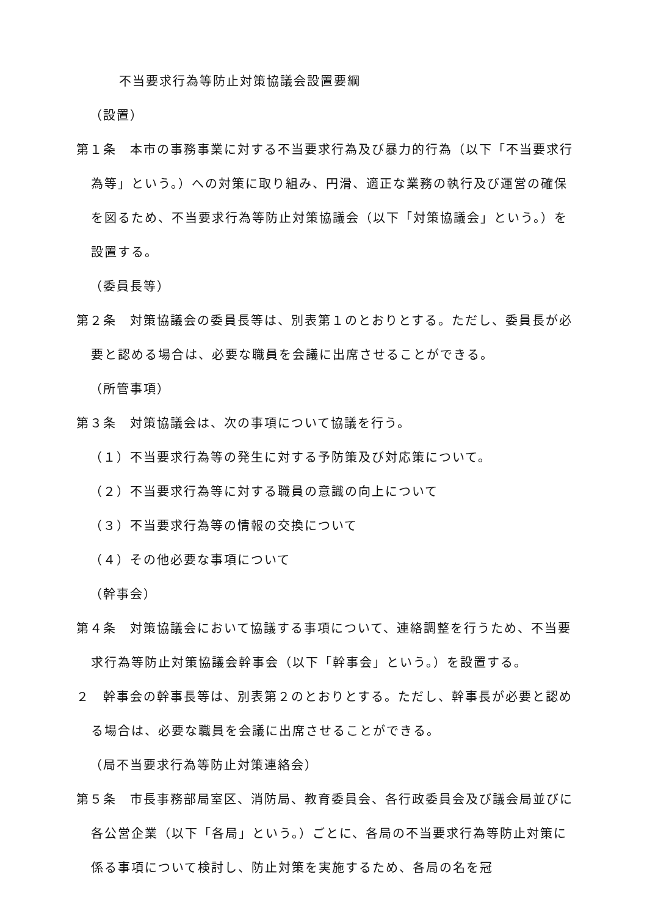不当要求行為等防止対策協議会設置要綱
（設置）
第１条　本市の事務事業に対する不当要求行為及び暴力的行為（以下「不当要求行為等」という。）への対策に取り組み、円滑、適正な業務の執行及び運営の確保を図るため、不当要求行為等防止対策協議会（以下「対策協議会」という。）を設置する。
（委員長等）
第２条　対策協議会の委員長等は、別表第１のとおりとする。ただし、委員長が必要と認める場合は、必要な職員を会議に出席させることができる。
（所管事項）
第３条　対策協議会は、次の事項について協議を行う。
（１）不当要求行為等の発生に対する予防策及び対応策について。
（２）不当要求行為等に対する職員の意識の向上について
（３）不当要求行為等の情報の交換について
（４）その他必要な事項について
（幹事会）
第４条　対策協議会において協議する事項について、連絡調整を行うため、不当要求行為等防止対策協議会幹事会（以下「幹事会」という。）を設置する。
２　幹事会の幹事長等は、別表第２のとおりとする。ただし、幹事長が必要と認める場合は、必要な職員を会議に出席させることができる。
（局不当要求行為等防止対策連絡会）
第５条　市長事務部局室区、消防局、教育委員会、各行政委員会及び議会局並びに各公営企業（以下「各局」という。）ごとに、各局の不当要求行為等防止対策に係る事項について検討し、防止対策を実施するため、各局の名を冠